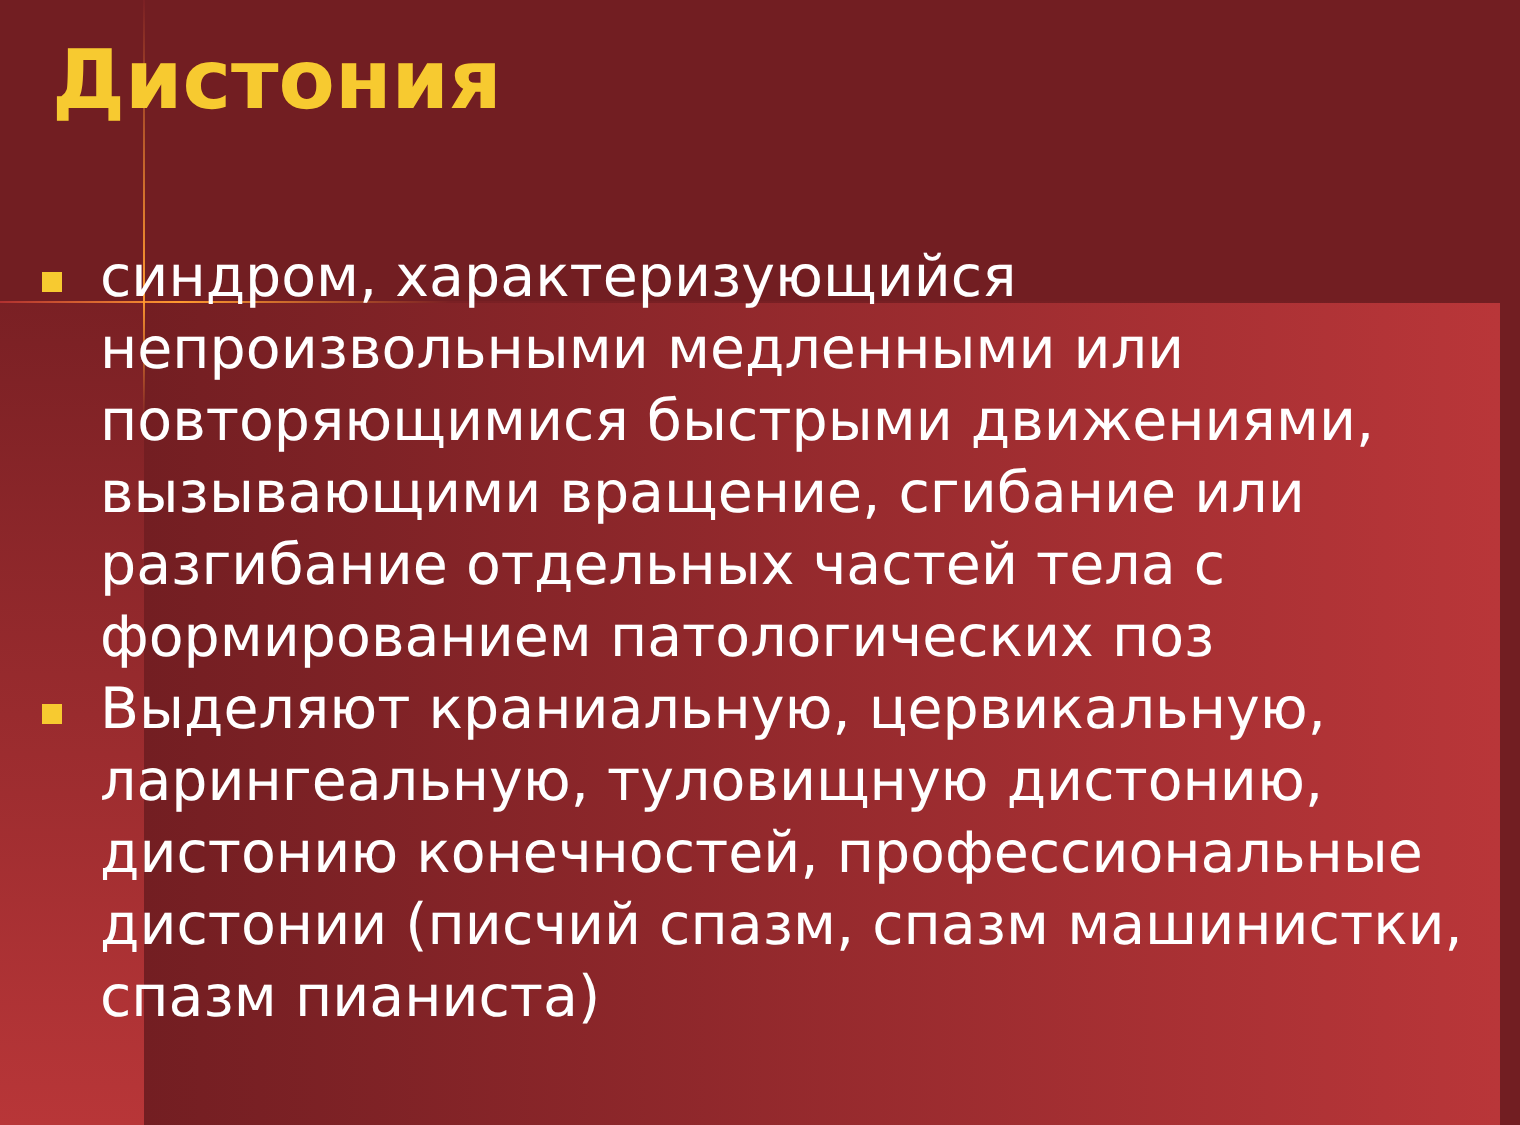Дистония
синдром, характеризующийся непроизвольными медленными или повторяющимися быстрыми движениями, вызывающими вращение, сгибание или разгибание отдельных частей тела с формированием патологических поз
Выделяют краниальную, цервикальную, ларингеальную, туловищную дистонию, дистонию конечностей, профессиональные дистонии (писчий спазм, спазм машинистки, спазм пианиста)